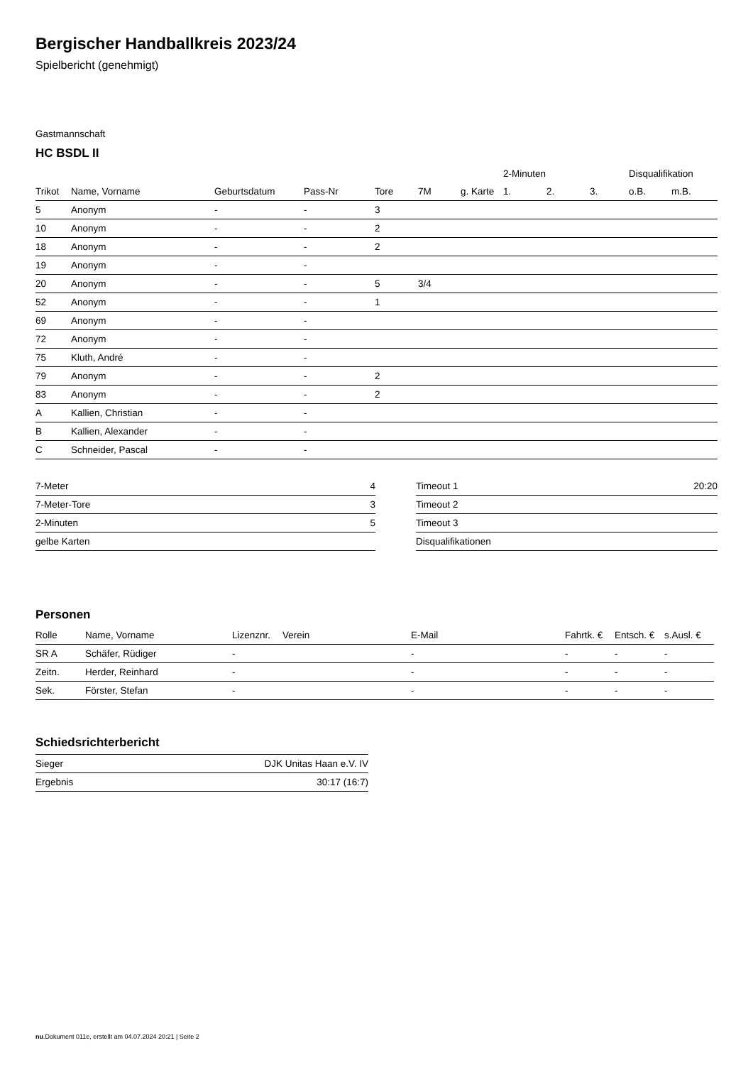Bergischer Handballkreis 2023/24
Spielbericht (genehmigt)
Gastmannschaft
HC BSDL II
| | | | | | | | 2-Minuten | | | Disqualifikation | |
| --- | --- | --- | --- | --- | --- | --- | --- | --- | --- | --- | --- |
| Trikot | Name, Vorname | Geburtsdatum | Pass-Nr | Tore | 7M | g. Karte | 1. | 2. | 3. | o.B. | m.B. |
| 5 | Anonym | - | - | 3 | | | | | | | |
| 10 | Anonym | - | - | 2 | | | | | | | |
| 18 | Anonym | - | - | 2 | | | | | | | |
| 19 | Anonym | - | - | | | | | | | | |
| 20 | Anonym | - | - | 5 | 3/4 | | | | | | |
| 52 | Anonym | - | - | 1 | | | | | | | |
| 69 | Anonym | - | - | | | | | | | | |
| 72 | Anonym | - | - | | | | | | | | |
| 75 | Kluth, André | - | - | | | | | | | | |
| 79 | Anonym | - | - | 2 | | | | | | | |
| 83 | Anonym | - | - | 2 | | | | | | | |
| A | Kallien, Christian | - | - | | | | | | | | |
| B | Kallien, Alexander | - | - | | | | | | | | |
| C | Schneider, Pascal | - | - | | | | | | | | |
| 7-Meter | 4 |
| 7-Meter-Tore | 3 |
| 2-Minuten | 5 |
| gelbe Karten | |
| Timeout 1 | 20:20 |
| Timeout 2 | |
| Timeout 3 | |
| Disqualifikationen | |
Personen
| Rolle | Name, Vorname | Lizenznr. | Verein | E-Mail | Fahrtk. € | Entsch. € | s.Ausl. € |
| --- | --- | --- | --- | --- | --- | --- | --- |
| SR A | Schäfer, Rüdiger | - | | - | - | - | - |
| Zeitn. | Herder, Reinhard | - | | - | - | - | - |
| Sek. | Förster, Stefan | - | | - | - | - | - |
Schiedsrichterbericht
| Sieger | DJK Unitas Haan e.V. IV |
| Ergebnis | 30:17 (16:7) |
nu.Dokument 011e, erstellt am 04.07.2024 20:21 | Seite 2